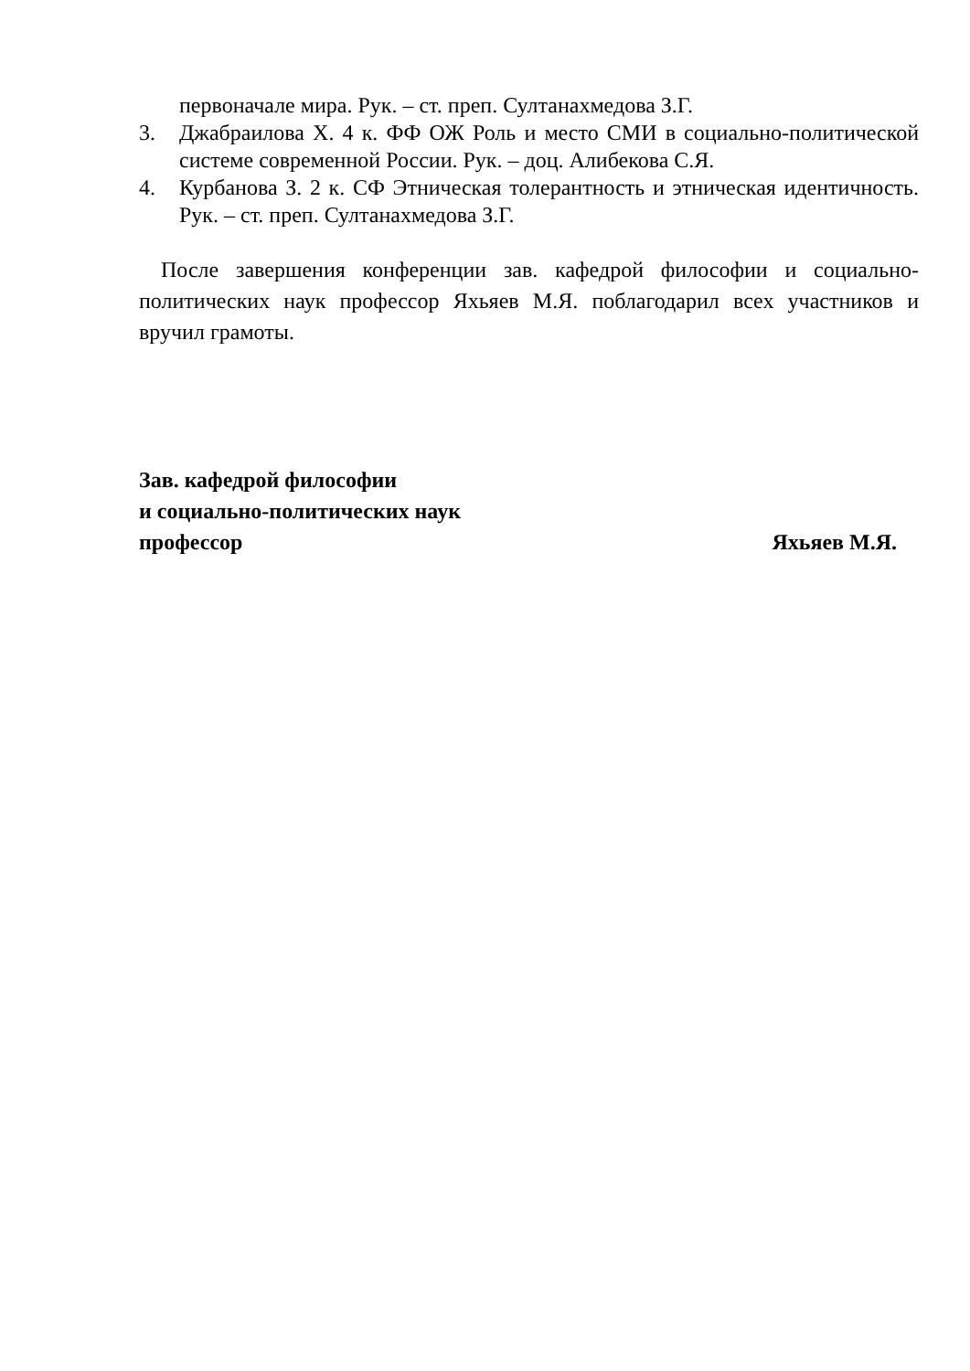первоначале мира. Рук. – ст. преп. Султанахмедова З.Г.
3. Джабраилова Х. 4 к. ФФ ОЖ Роль и место СМИ в социально-политической системе современной России. Рук. – доц. Алибекова С.Я.
4. Курбанова З. 2 к. СФ Этническая толерантность и этническая идентичность. Рук. – ст. преп. Султанахмедова З.Г.
После завершения конференции зав. кафедрой философии и социально-политических наук профессор Яхьяев М.Я. поблагодарил всех участников и вручил грамоты.
Зав. кафедрой философии
и социально-политических наук
профессор Яхьяев М.Я.